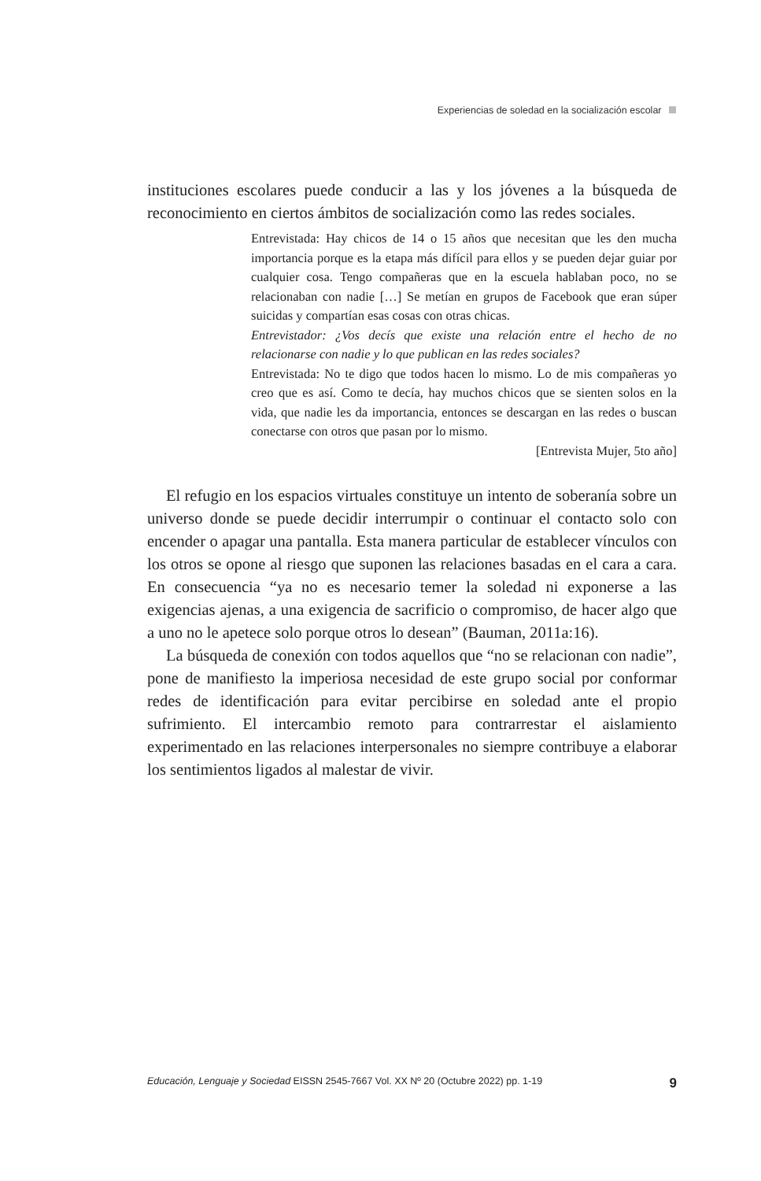Experiencias de soledad en la socialización escolar
instituciones escolares puede conducir a las y los jóvenes a la búsqueda de reconocimiento en ciertos ámbitos de socialización como las redes sociales.
Entrevistada: Hay chicos de 14 o 15 años que necesitan que les den mucha importancia porque es la etapa más difícil para ellos y se pueden dejar guiar por cualquier cosa. Tengo compañeras que en la escuela hablaban poco, no se relacionaban con nadie […] Se metían en grupos de Facebook que eran súper suicidas y compartían esas cosas con otras chicas.
Entrevistador: ¿Vos decís que existe una relación entre el hecho de no relacionarse con nadie y lo que publican en las redes sociales?
Entrevistada: No te digo que todos hacen lo mismo. Lo de mis compañeras yo creo que es así. Como te decía, hay muchos chicos que se sienten solos en la vida, que nadie les da importancia, entonces se descargan en las redes o buscan conectarse con otros que pasan por lo mismo.
[Entrevista Mujer, 5to año]
El refugio en los espacios virtuales constituye un intento de soberanía sobre un universo donde se puede decidir interrumpir o continuar el contacto solo con encender o apagar una pantalla. Esta manera particular de establecer vínculos con los otros se opone al riesgo que suponen las relaciones basadas en el cara a cara. En consecuencia “ya no es necesario temer la soledad ni exponerse a las exigencias ajenas, a una exigencia de sacrificio o compromiso, de hacer algo que a uno no le apetece solo porque otros lo desean” (Bauman, 2011a:16).
La búsqueda de conexión con todos aquellos que “no se relacionan con nadie”, pone de manifiesto la imperiosa necesidad de este grupo social por conformar redes de identificación para evitar percibirse en soledad ante el propio sufrimiento. El intercambio remoto para contrarrestar el aislamiento experimentado en las relaciones interpersonales no siempre contribuye a elaborar los sentimientos ligados al malestar de vivir.
Educación, Lenguaje y Sociedad EISSN 2545-7667 Vol. XX Nº 20 (Octubre 2022) pp. 1-19 9